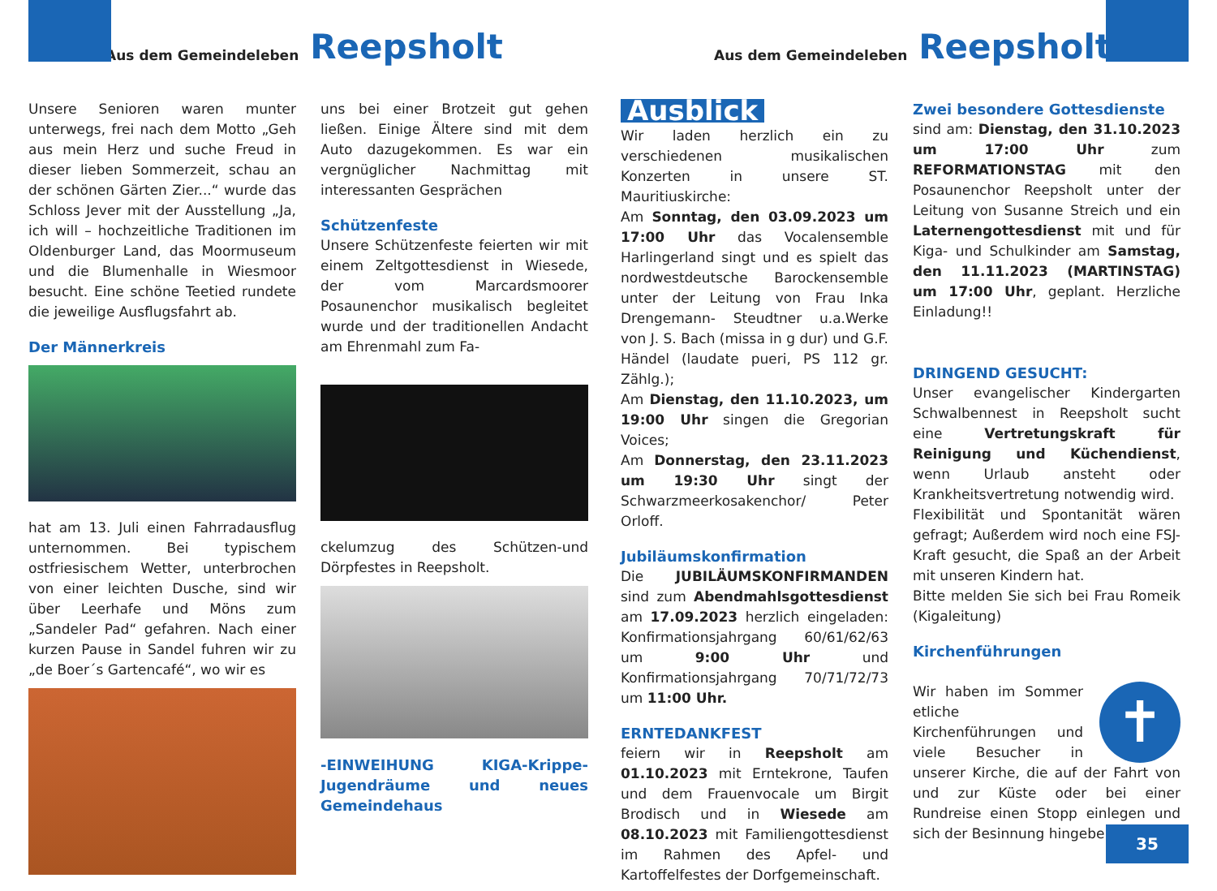Aus dem Gemeindeleben Reepsholt
Aus dem Gemeindeleben Reepsholt
Unsere Senioren waren munter unterwegs, frei nach dem Motto „Geh aus mein Herz und suche Freud in dieser lieben Sommerzeit, schau an der schönen Gärten Zier...“ wurde das Schloss Jever mit der Ausstellung „Ja, ich will – hochzeitliche Traditionen im Oldenburger Land, das Moormuseum und die Blumenhalle in Wiesmoor besucht. Eine schöne Teetied rundete die jeweilige Ausflugsfahrt ab.
Der Männerkreis
hat am 13. Juli einen Fahrradausflug unternommen. Bei typischem ostfriesischem Wetter, unterbrochen von einer leichten Dusche, sind wir über Leerhafe und Möns zum „Sandeler Pad“ gefahren. Nach einer kurzen Pause in Sandel fuhren wir zu „de Boer´s Gartencafé“, wo wir es
uns bei einer Brotzeit gut gehen ließen. Einige Ältere sind mit dem Auto dazugekommen. Es war ein vergnüglicher Nachmittag mit interessanten Gesprächen
Schützenfeste
Unsere Schützenfeste feierten wir mit einem Zeltgottesdienst in Wiesede, der vom Marcardsmoorer Posaunenchor musikalisch begleitet wurde und der traditionellen Andacht am Ehrenmahl zum Fa-
ckelumzug des Schützen-und Dörpfestes in Reepsholt.
-EINWEIHUNG KIGA-Krippe-Jugendräume und neues Gemeindehaus
Ausblick
Wir laden herzlich ein zu verschiedenen musikalischen Konzerten in unsere ST. Mauritiuskirche:
Am Sonntag, den 03.09.2023 um 17:00 Uhr das Vocalensemble Harlingerland singt und es spielt das nordwestdeutsche Barockensemble unter der Leitung von Frau Inka Drengemann- Steudtner u.a.Werke von J. S. Bach (missa in g dur) und G.F. Händel (laudate pueri, PS 112 gr. Zählg.);
Am Dienstag, den 11.10.2023, um 19:00 Uhr singen die Gregorian Voices;
Am Donnerstag, den 23.11.2023 um 19:30 Uhr singt der Schwarzmeerkosakenchor/ Peter Orloff.
Jubiläumskonfirmation
Die JUBILÄUMSKONFIRMANDEN sind zum Abendmahlsgottesdienst am 17.09.2023 herzlich eingeladen: Konfirmationsjahrgang 60/61/62/63 um 9:00 Uhr und Konfirmationsjahrgang 70/71/72/73 um 11:00 Uhr.
ERNTEDANKFEST
feiern wir in Reepsholt am 01.10.2023 mit Erntekrone, Taufen und dem Frauenvocale um Birgit Brodisch und in Wiesede am 08.10.2023 mit Familiengottesdienst im Rahmen des Apfel- und Kartoffelfestes der Dorfgemeinschaft.
Zwei besondere Gottesdienste
sind am: Dienstag, den 31.10.2023 um 17:00 Uhr zum REFORMATIONSTAG mit den Posaunenchor Reepsholt unter der Leitung von Susanne Streich und ein Laternengottesdienst mit und für Kiga- und Schulkinder am Samstag, den 11.11.2023 (MARTINSTAG) um 17:00 Uhr, geplant. Herzliche Einladung!!
DRINGEND GESUCHT:
Unser evangelischer Kindergarten Schwalbennest in Reepsholt sucht eine Vertretungskraft für Reinigung und Küchendienst, wenn Urlaub ansteht oder Krankheitsvertretung notwendig wird.
Flexibilität und Spontanität wären gefragt; Außerdem wird noch eine FSJ-Kraft gesucht, die Spaß an der Arbeit mit unseren Kindern hat.
Bitte melden Sie sich bei Frau Romeik (Kigaleitung)
Kirchenführungen
✝
Wir haben im Sommer etliche Kirchenführungen und viele Besucher in unserer Kirche, die auf der Fahrt von und zur Küste oder bei einer Rundreise einen Stopp einlegen und sich der Besinnung hingeben.
35